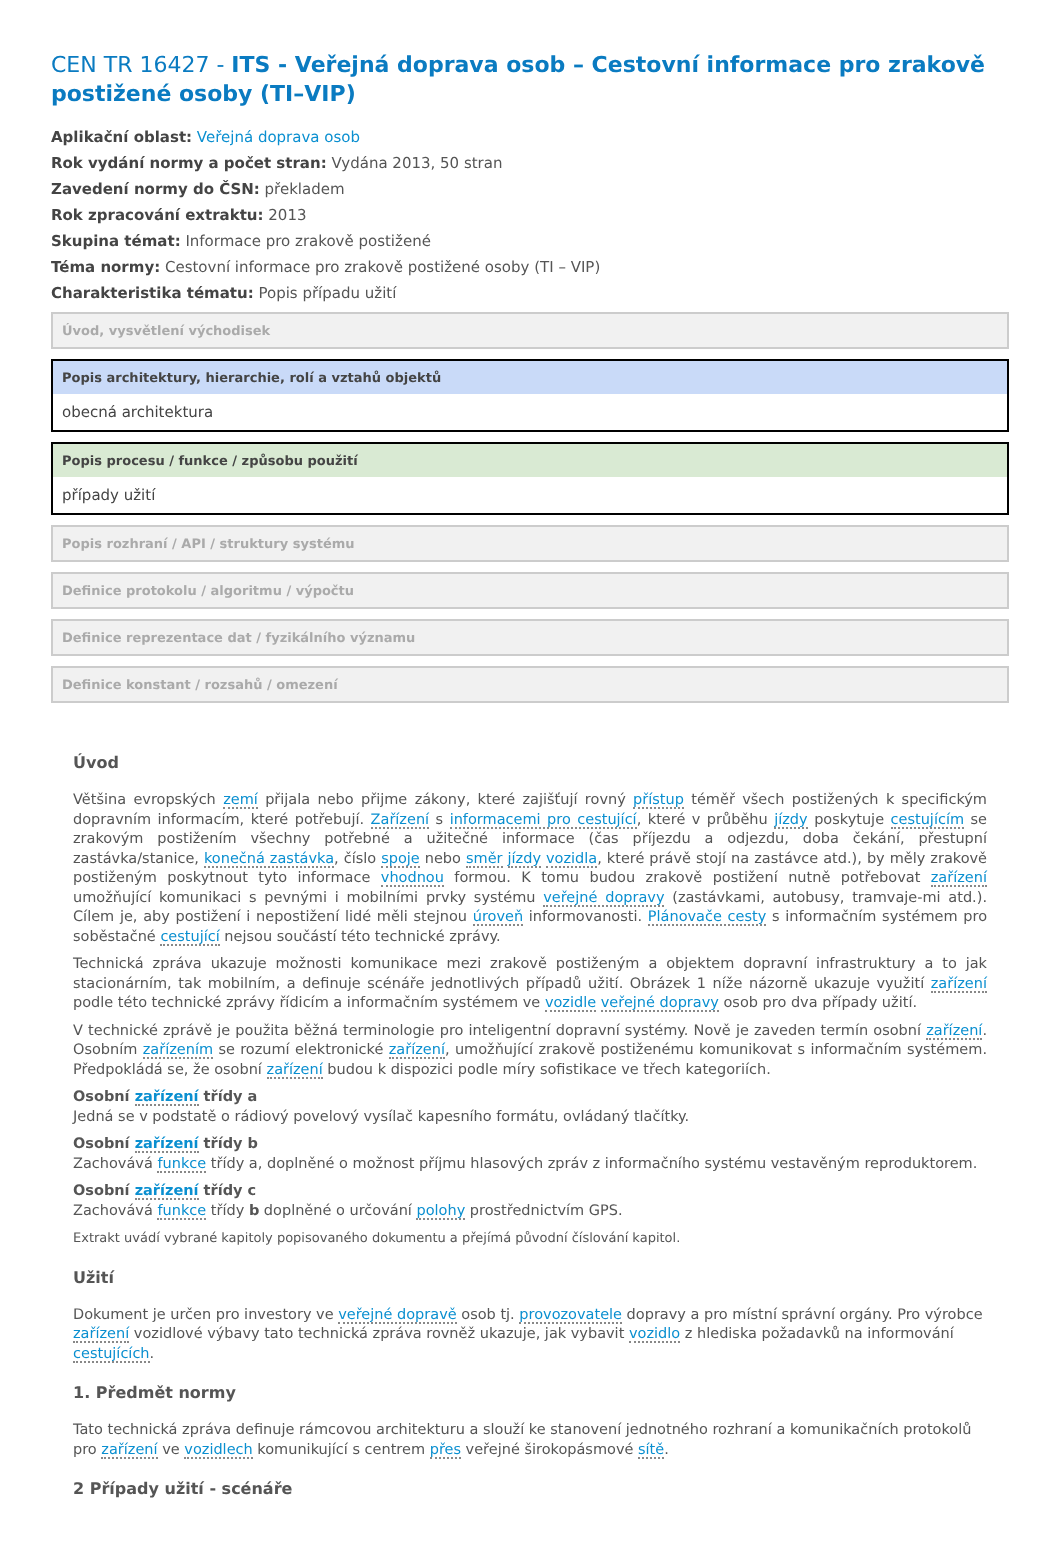CEN TR 16427 - ITS - Veřejná doprava osob – Cestovní informace pro zrakově postižené osoby (TI–VIP)
Aplikační oblast: Veřejná doprava osob
Rok vydání normy a počet stran: Vydána 2013, 50 stran
Zavedení normy do ČSN: překladem
Rok zpracování extraktu: 2013
Skupina témat: Informace pro zrakově postižené
Téma normy: Cestovní informace pro zrakově postižené osoby (TI – VIP)
Charakteristika tématu: Popis případu užití
Úvod, vysvětlení východisek
Popis architektury, hierarchie, rolí a vztahů objektů
obecná architektura
Popis procesu / funkce / způsobu použití
případy užití
Popis rozhraní / API / struktury systému
Definice protokolu / algoritmu / výpočtu
Definice reprezentace dat / fyzikálního významu
Definice konstant / rozsahů / omezení
Úvod
Většina evropských zemí přijala nebo přijme zákony, které zajišťují rovný přístup téměř všech postižených k specifickým dopravním informacím, které potřebují. Zařízení s informacemi pro cestující, které v průběhu jízdy poskytuje cestujícím se zrakovým postižením všechny potřebné a užitečné informace (čas příjezdu a odjezdu, doba čekání, přestupní zastávka/stanice, konečná zastávka, číslo spoje nebo směr jízdy vozidla, které právě stojí na zastávce atd.), by měly zrakově postiženým poskytnout tyto informace vhodnou formou. K tomu budou zrakově postižení nutně potřebovat zařízení umožňující komunikaci s pevnými i mobilními prvky systému veřejné dopravy (zastávkami, autobusy, tramvaje-mi atd.). Cílem je, aby postižení i nepostižení lidé měli stejnou úroveň informovanosti. Plánovače cesty s informačním systémem pro soběstačné cestující nejsou součástí této technické zprávy.
Technická zpráva ukazuje možnosti komunikace mezi zrakově postiženým a objektem dopravní infrastruktury a to jak stacionárním, tak mobilním, a definuje scénáře jednotlivých případů užití. Obrázek 1 níže názorně ukazuje využití zařízení podle této technické zprávy řídicím a informačním systémem ve vozidle veřejné dopravy osob pro dva případy užití.
V technické zprávě je použita běžná terminologie pro inteligentní dopravní systémy. Nově je zaveden termín osobní zařízení. Osobním zařízením se rozumí elektronické zařízení, umožňující zrakově postiženému komunikovat s informačním systémem. Předpokládá se, že osobní zařízení budou k dispozici podle míry sofistikace ve třech kategoriích.
Osobní zařízení třídy a
Jedná se v podstatě o rádiový povelový vysílač kapesního formátu, ovládaný tlačítky.
Osobní zařízení třídy b
Zachovává funkce třídy a, doplněné o možnost příjmu hlasových zpráv z informačního systému vestavěným reproduktorem.
Osobní zařízení třídy c
Zachovává funkce třídy b doplněné o určování polohy prostřednictvím GPS.
Extrakt uvádí vybrané kapitoly popisovaného dokumentu a přejímá původní číslování kapitol.
Užití
Dokument je určen pro investory ve veřejné dopravě osob tj. provozovatele dopravy a pro místní správní orgány. Pro výrobce zařízení vozidlové výbavy tato technická zpráva rovněž ukazuje, jak vybavit vozidlo z hlediska požadavků na informování cestujících.
1. Předmět normy
Tato technická zpráva definuje rámcovou architekturu a slouží ke stanovení jednotného rozhraní a komunikačních protokolů pro zařízení ve vozidlech komunikující s centrem přes veřejné širokopásmové sítě.
2 Případy užití - scénáře